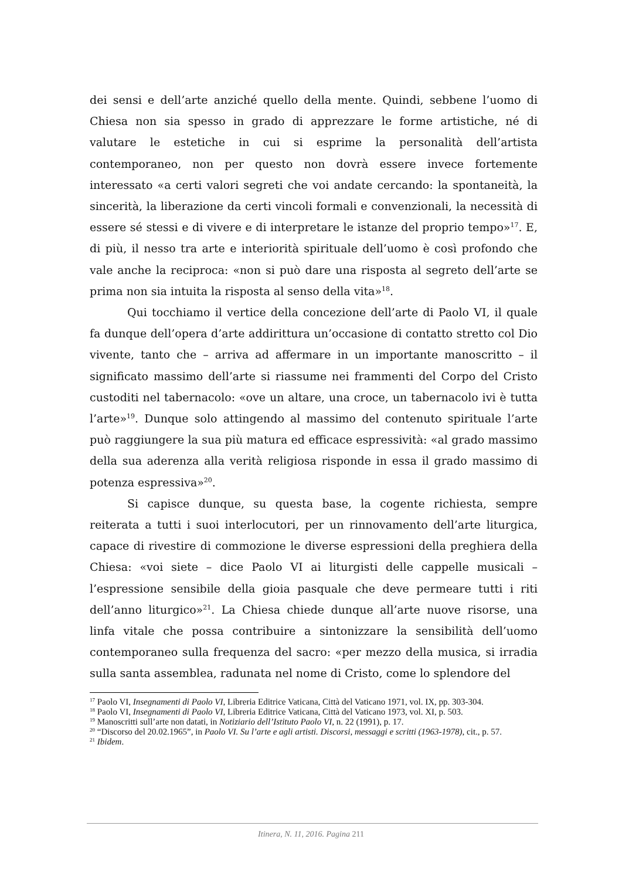dei sensi e dell’arte anziché quello della mente. Quindi, sebbene l’uomo di Chiesa non sia spesso in grado di apprezzare le forme artistiche, né di valutare le estetiche in cui si esprime la personalità dell’artista contemporaneo, non per questo non dovrà essere invece fortemente interessato «a certi valori segreti che voi andate cercando: la spontaneità, la sincerità, la liberazione da certi vincoli formali e convenzionali, la necessità di essere sé stessi e di vivere e di interpretare le istanze del proprio tempo»<sup>17</sup>. E, di più, il nesso tra arte e interiorità spirituale dell’uomo è così profondo che vale anche la reciproca: «non si può dare una risposta al segreto dell’arte se prima non sia intuita la risposta al senso della vita»<sup>18</sup>.
Qui tocchiamo il vertice della concezione dell’arte di Paolo VI, il quale fa dunque dell’opera d’arte addirittura un’occasione di contatto stretto col Dio vivente, tanto che – arriva ad affermare in un importante manoscritto – il significato massimo dell’arte si riassume nei frammenti del Corpo del Cristo custoditi nel tabernacolo: «ove un altare, una croce, un tabernacolo ivi è tutta l’arte»<sup>19</sup>. Dunque solo attingendo al massimo del contenuto spirituale l’arte può raggiungere la sua più matura ed efficace espressività: «al grado massimo della sua aderenza alla verità religiosa risponde in essa il grado massimo di potenza espressiva»<sup>20</sup>.
Si capisce dunque, su questa base, la cogente richiesta, sempre reiterata a tutti i suoi interlocutori, per un rinnovamento dell’arte liturgica, capace di rivestire di commozione le diverse espressioni della preghiera della Chiesa: «voi siete – dice Paolo VI ai liturgisti delle cappelle musicali – l’espressione sensibile della gioia pasquale che deve permeare tutti i riti dell’anno liturgico»<sup>21</sup>. La Chiesa chiede dunque all’arte nuove risorse, una linfa vitale che possa contribuire a sintonizzare la sensibilità dell’uomo contemporaneo sulla frequenza del sacro: «per mezzo della musica, si irradia sulla santa assemblea, radunata nel nome di Cristo, come lo splendore del
<sup>17</sup> Paolo VI, Insegnamenti di Paolo VI, Libreria Editrice Vaticana, Città del Vaticano 1971, vol. IX, pp. 303-304.
<sup>18</sup> Paolo VI, Insegnamenti di Paolo VI, Libreria Editrice Vaticana, Città del Vaticano 1973, vol. XI, p. 503.
<sup>19</sup> Manoscritti sull’arte non datati, in Notiziario dell’Istituto Paolo VI, n. 22 (1991), p. 17.
<sup>20</sup> “Discorso del 20.02.1965”, in Paolo VI. Su l’arte e agli artisti. Discorsi, messaggi e scritti (1963-1978), cit., p. 57.
<sup>21</sup> Ibidem.
Itinera, N. 11, 2016. Pagina 211